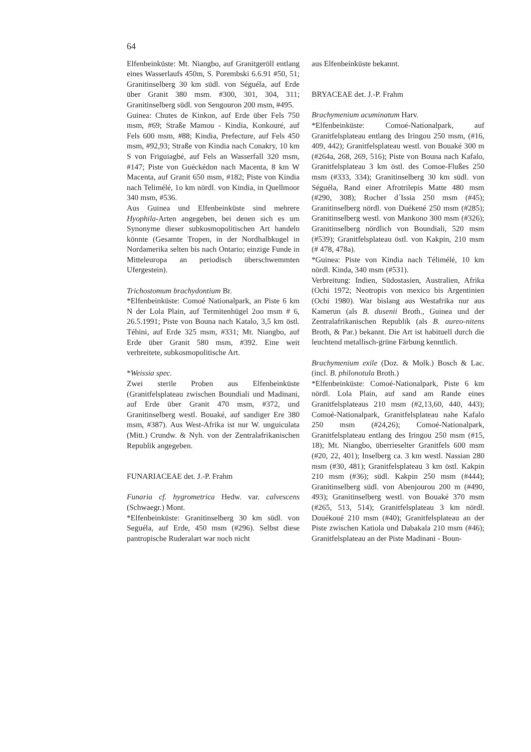64
Elfenbeinküste: Mt. Niangbo, auf Granitgeröll entlang eines Wasserlaufs 450m, S. Porembski 6.6.91 #50, 51; Granitinselberg 30 km südl. von Séguéla, auf Erde über Granit 380 msm. #300, 301, 304, 311; Granitinselberg südl. von Sengouron 200 msm, #495.
Guinea: Chutes de Kinkon, auf Erde über Fels 750 msm, #69; Straße Mamou - Kindia, Konkouré, auf Fels 600 msm, #88; Kindia, Prefecture, auf Fels 450 msm, #92,93; Straße von Kindia nach Conakry, 10 km S von Friguiagbé, auf Fels an Wasserfall 320 msm, #147; Piste von Guéckédon nach Macenta, 8 km W Macenta, auf Granit 650 msm, #182; Piste von Kindia nach Telimélé, 1o km nördl. von Kindia, in Quellmoor 340 msm, #536.
Aus Guinea und Elfenbeinküste sind mehrere Hyophila-Arten angegeben, bei denen sich es um Synonyme dieser subkosmopolitischen Art handeln könnte (Gesamte Tropen, in der Nordhalbkugel in Nordamerika selten bis nach Ontario; einzige Funde in Mitteleuropa an periodisch überschwemmten Ufergestein).
Trichostomum brachydontium Br.
*Elfenbeinküste: Comoé Nationalpark, an Piste 6 km N der Lola Plain, auf Termitenhügel 2oo msm # 6, 26.5.1991; Piste von Bouna nach Katalo, 3,5 km östl. Téhini, auf Erde 325 msm, #331; Mt. Niangbo, auf Erde über Granit 580 msm, #392. Eine weit verbreitete, subkosmopolitische Art.
*Weissia spec.
Zwei sterile Proben aus Elfenbeinküste (Granitfelsplateau zwischen Boundiali und Madinani, auf Erde über Granit 470 msm, #372, und Granitinselberg westl. Bouaké, auf sandiger Ere 380 msm, #387). Aus West-Afrika ist nur W. unguiculata (Mitt.) Crundw. & Nyh. von der Zentralafrikanischen Republik angegeben.
FUNARIACEAE det. J.-P. Frahm
Funaria cf. hygrometrica Hedw. var. calvescens (Schwaegr.) Mont.
*Elfenbeinküste: Granitinselberg 30 km südl. von Seguéla, auf Erde, 450 msm (#296). Selbst diese pantropische Ruderalart war noch nicht
aus Elfenbeinküste bekannt.
BRYACEAE det. J.-P. Frahm
Brachymenium acuminatum Harv.
*Elfenbeinküste: Comoé-Nationalpark, auf Granitfelsplateau entlang des Iringou 250 msm, (#16, 409, 442); Granitfelsplateau westl. von Bouaké 300 m (#264a, 268, 269, 516); Piste von Bouna nach Kafalo, Granitfelsplateau 3 km östl. des Comoe-Flußes 250 msm (#333, 334); Granitinselberg 30 km südl. von Séguéla, Rand einer Afrotrilepis Matte 480 msm (#290, 308); Rocher d´Issia 250 msm (#45); Granitinselberg nördl. von Duékené 250 msm (#285); Granitinselberg westl. von Mankono 300 msm (#326); Granitinselberg nördlich von Boundiali, 520 msm (#539); Granitfelsplateau östl. von Kakpin, 210 msm (# 478, 478a).
*Guinea: Piste von Kindia nach Télimélé, 10 km nördl. Kinda, 340 msm (#531).
Verbreitung: Indien, Südostasien, Australien, Afrika (Ochi 1972; Neotropis von mexico bis Argentinien (Ochi 1980). War bislang aus Westafrika nur aus Kamerun (als B. dusenii Broth., Guinea und der Zentralafrikanischen Republik (als B. aureo-nitens Broth, & Par.) bekannt. Die Art ist habituell durch die leuchtend metallisch-grüne Färbung kenntlich.
Brachymenium exile (Doz. & Molk.) Bosch & Lac. (incl. B. philonotula Broth.)
*Elfenbeinküste: Comoé-Nationalpark, Piste 6 km nördl. Lola Plain, auf sand am Rande eines Granitfelsplateaus 210 msm (#2,13,60, 440, 443); Comoé-Nationalpark, Granitfelsplateau nahe Kafalo 250 msm (#24,26); Comoé-Nationalpark, Granitfelsplateau entlang des Iringou 250 msm (#15, 18); Mt. Niangbo, überrieselter Granitfels 600 msm (#20, 22, 401); Inselberg ca. 3 km westl. Nassian 280 msm (#30, 481); Granitfelsplateau 3 km östl. Kakpin 210 msm (#36); südl. Kakpin 250 msm (#444); Granitinselberg südl. von Abenjourou 200 m (#490, 493); Granitinselberg westl. von Bouaké 370 msm (#265, 513, 514); Granitfelsplateau 3 km nördl. Douékoué 210 msm (#40); Granitfelsplateau an der Piste zwischen Katiola und Dabakala 210 msm (#46); Granitfelsplateau an der Piste Madinani - Boun-